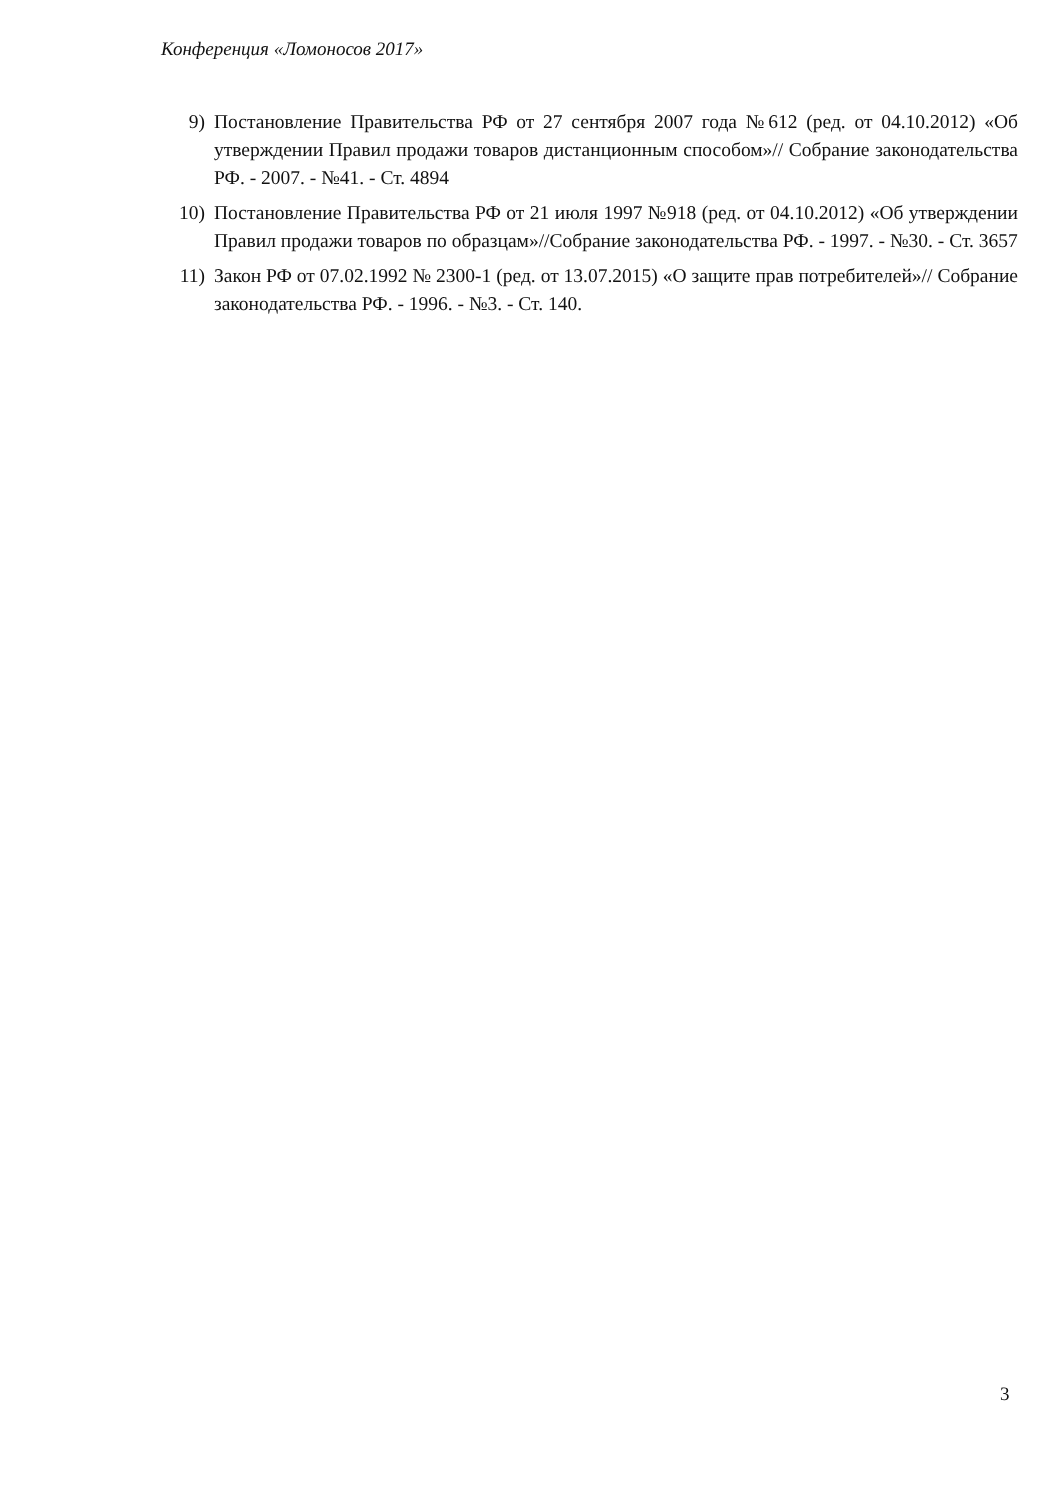Конференция «Ломоносов 2017»
9) Постановление Правительства РФ от 27 сентября 2007 года №612 (ред. от 04.10.2012) «Об утверждении Правил продажи товаров дистанционным способом»// Собрание законодательства РФ. - 2007. - №41. - Ст. 4894
10) Постановление Правительства РФ от 21 июля 1997 №918 (ред. от 04.10.2012) «Об утверждении Правил продажи товаров по образцам»//Собрание законодательства РФ. - 1997. - №30. - Ст. 3657
11) Закон РФ от 07.02.1992 № 2300-1 (ред. от 13.07.2015) «О защите прав потребителей»// Собрание законодательства РФ. - 1996. - №3. - Ст. 140.
3